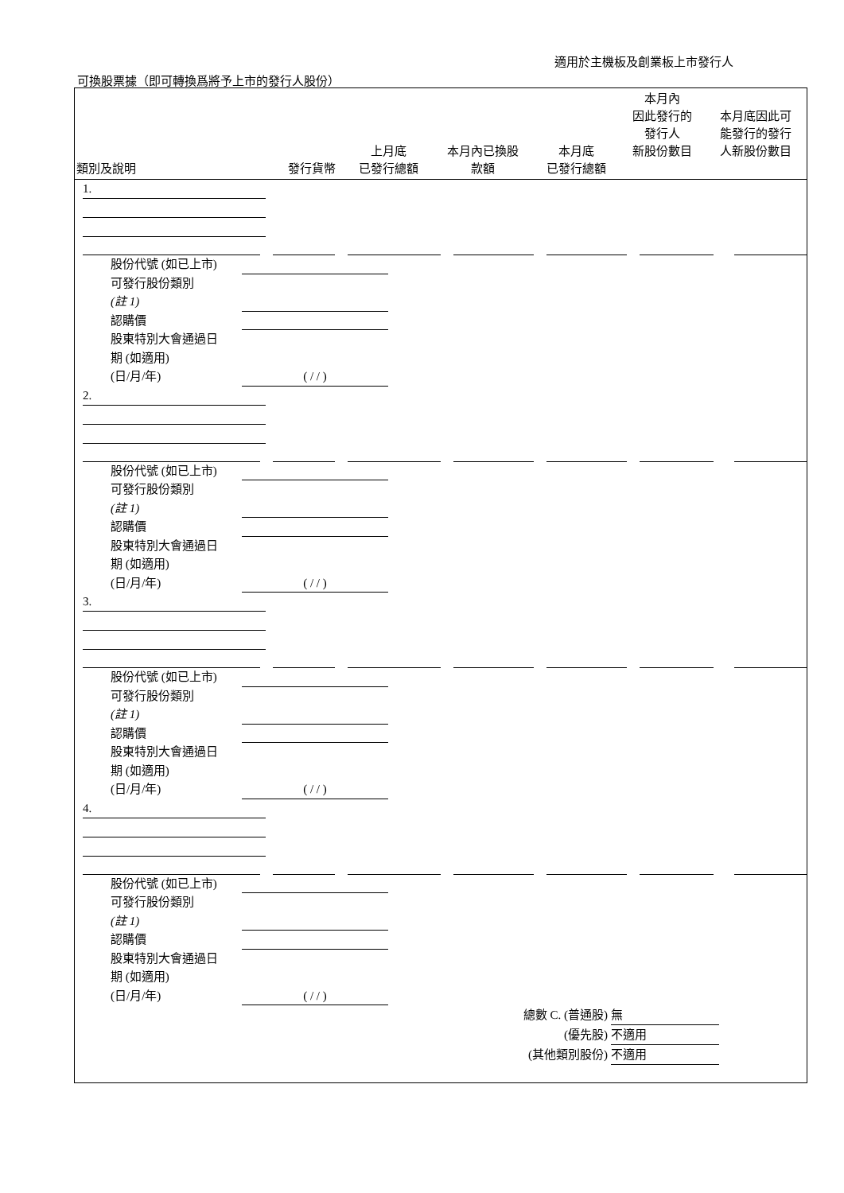適用於主機板及創業板上市發行人
可換股票據（即可轉換爲將予上市的發行人股份）
| 類別及說明 | 發行貨幣 | 上月底 已發行總額 | 本月內已換股 款額 | 本月底 已發行總額 | 本月內 因此發行的 發行人 新股份數目 | 本月底因此可 能發行的發行 人新股份數目 |
| --- | --- | --- | --- | --- | --- | --- |
1.
股份代號 (如已上市)
可發行股份類別
(註 1)
認購價
股東特別大會通過日
期 (如適用)
(日/月/年) ( / / )
2.
股份代號 (如已上市)
可發行股份類別
(註 1)
認購價
股東特別大會通過日
期 (如適用)
(日/月/年) ( / / )
3.
股份代號 (如已上市)
可發行股份類別
(註 1)
認購價
股東特別大會通過日
期 (如適用)
(日/月/年) ( / / )
4.
股份代號 (如已上市)
可發行股份類別
(註 1)
認購價
股東特別大會通過日
期 (如適用)
(日/月/年) ( / / )
總數 C. (普通股) 無
(優先股) 不適用
(其他類別股份) 不適用